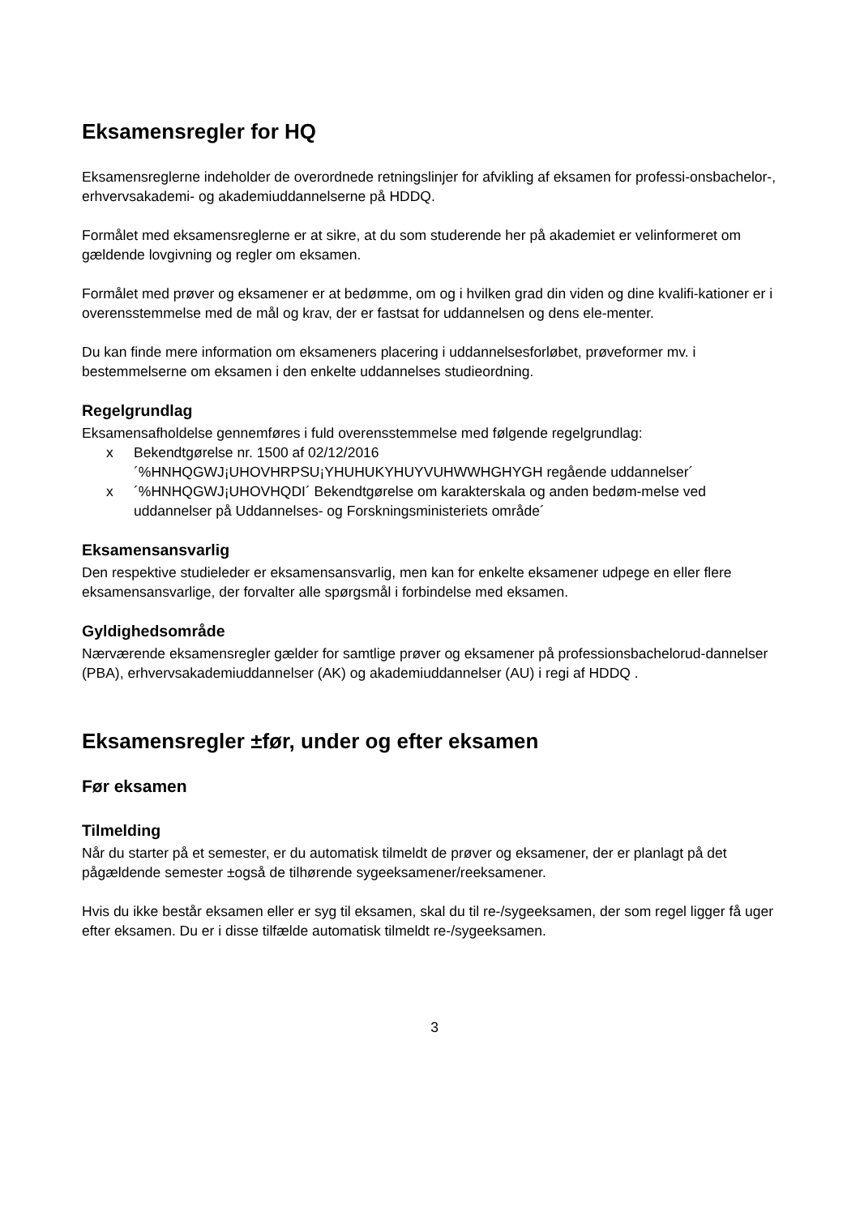Eksamensregler for HQ
Eksamensreglerne indeholder de overordnede retningslinjer for afvikling af eksamen for professi-onsbachelor-, erhvervsakademi- og akademiuddannelserne på HDDQ.
Formålet med eksamensreglerne er at sikre, at du som studerende her på akademiet er velinformeret om gældende lovgivning og regler om eksamen.
Formålet med prøver og eksamener er at bedømme, om og i hvilken grad din viden og dine kvalifi-kationer er i overensstemmelse med de mål og krav, der er fastsat for uddannelsen og dens ele-menter.
Du kan finde mere information om eksameners placering i uddannelsesforløbet, prøveformer mv. i bestemmelserne om eksamen i den enkelte uddannelses studieordning.
Regelgrundlag
Eksamensafholdelse gennemføres i fuld overensstemmelse med følgende regelgrundlag:
x Bekendtgørelse nr. 1500 af 02/12/2016 ´%HNHQGWJ¡UHOVHRPSU¡YHUHUKYHUYVUHWWHGHYGH regående uddannelser´
x ´%HNHQGWJ¡UHOVHQDI´ Bekendtgørelse om karakterskala og anden bedøm-melse ved uddannelser på Uddannelses- og Forskningsministeriets område´
Eksamensansvarlig
Den respektive studieleder er eksamensansvarlig, men kan for enkelte eksamener udpege en eller flere eksamensansvarlige, der forvalter alle spørgsmål i forbindelse med eksamen.
Gyldighedsområde
Nærværende eksamensregler gælder for samtlige prøver og eksamener på professionsbachelorud-dannelser (PBA), erhvervsakademiuddannelser (AK) og akademiuddannelser (AU) i regi af HDDQ .
Eksamensregler ±før, under og efter eksamen
Før eksamen
Tilmelding
Når du starter på et semester, er du automatisk tilmeldt de prøver og eksamener, der er planlagt på det pågældende semester ±også de tilhørende sygeeksamener/reeksamener.
Hvis du ikke består eksamen eller er syg til eksamen, skal du til re-/sygeeksamen, der som regel ligger få uger efter eksamen. Du er i disse tilfælde automatisk tilmeldt re-/sygeeksamen.
3